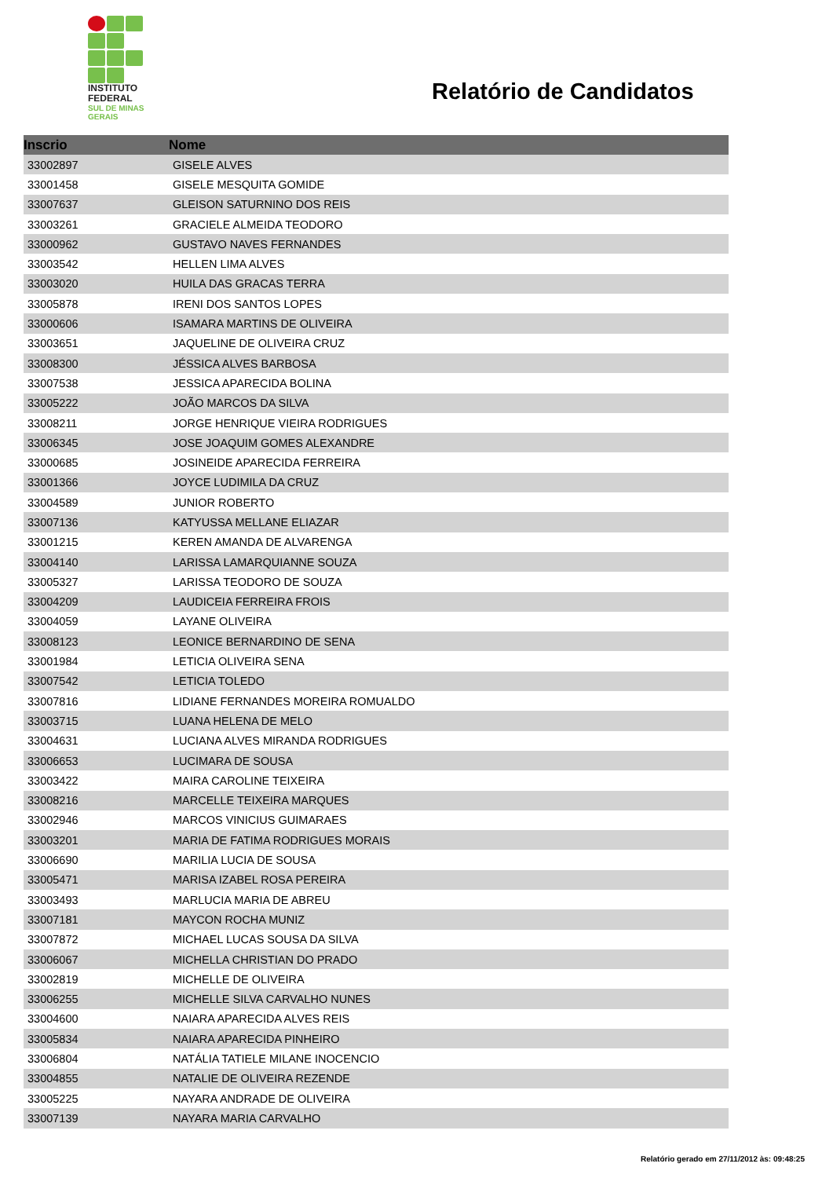INSTITUTO
FEDERAL
SUL DE MINAS
GERAIS
Relatório de Candidatos
| Inscrio | Nome |
| --- | --- |
| 33002897 | GISELE ALVES |
| 33001458 | GISELE MESQUITA GOMIDE |
| 33007637 | GLEISON SATURNINO DOS REIS |
| 33003261 | GRACIELE ALMEIDA TEODORO |
| 33000962 | GUSTAVO NAVES FERNANDES |
| 33003542 | HELLEN LIMA ALVES |
| 33003020 | HUILA DAS GRACAS TERRA |
| 33005878 | IRENI DOS SANTOS LOPES |
| 33000606 | ISAMARA MARTINS DE OLIVEIRA |
| 33003651 | JAQUELINE DE OLIVEIRA CRUZ |
| 33008300 | JÉSSICA ALVES BARBOSA |
| 33007538 | JESSICA APARECIDA BOLINA |
| 33005222 | JOÃO MARCOS DA SILVA |
| 33008211 | JORGE HENRIQUE VIEIRA RODRIGUES |
| 33006345 | JOSE JOAQUIM GOMES ALEXANDRE |
| 33000685 | JOSINEIDE APARECIDA FERREIRA |
| 33001366 | JOYCE LUDIMILA DA CRUZ |
| 33004589 | JUNIOR ROBERTO |
| 33007136 | KATYUSSA MELLANE ELIAZAR |
| 33001215 | KEREN AMANDA DE ALVARENGA |
| 33004140 | LARISSA LAMARQUIANNE SOUZA |
| 33005327 | LARISSA TEODORO DE SOUZA |
| 33004209 | LAUDICEIA FERREIRA FROIS |
| 33004059 | LAYANE OLIVEIRA |
| 33008123 | LEONICE BERNARDINO DE SENA |
| 33001984 | LETICIA OLIVEIRA SENA |
| 33007542 | LETICIA TOLEDO |
| 33007816 | LIDIANE FERNANDES MOREIRA ROMUALDO |
| 33003715 | LUANA HELENA DE MELO |
| 33004631 | LUCIANA ALVES MIRANDA RODRIGUES |
| 33006653 | LUCIMARA DE SOUSA |
| 33003422 | MAIRA CAROLINE TEIXEIRA |
| 33008216 | MARCELLE TEIXEIRA MARQUES |
| 33002946 | MARCOS VINICIUS GUIMARAES |
| 33003201 | MARIA DE FATIMA RODRIGUES MORAIS |
| 33006690 | MARILIA LUCIA DE SOUSA |
| 33005471 | MARISA IZABEL ROSA PEREIRA |
| 33003493 | MARLUCIA MARIA DE ABREU |
| 33007181 | MAYCON ROCHA MUNIZ |
| 33007872 | MICHAEL LUCAS SOUSA DA SILVA |
| 33006067 | MICHELLA CHRISTIAN DO PRADO |
| 33002819 | MICHELLE DE OLIVEIRA |
| 33006255 | MICHELLE SILVA CARVALHO NUNES |
| 33004600 | NAIARA APARECIDA ALVES REIS |
| 33005834 | NAIARA APARECIDA PINHEIRO |
| 33006804 | NATÁLIA TATIELE MILANE INOCENCIO |
| 33004855 | NATALIE DE OLIVEIRA REZENDE |
| 33005225 | NAYARA ANDRADE DE OLIVEIRA |
| 33007139 | NAYARA MARIA CARVALHO |
Relatório gerado em 27/11/2012 às: 09:48:25